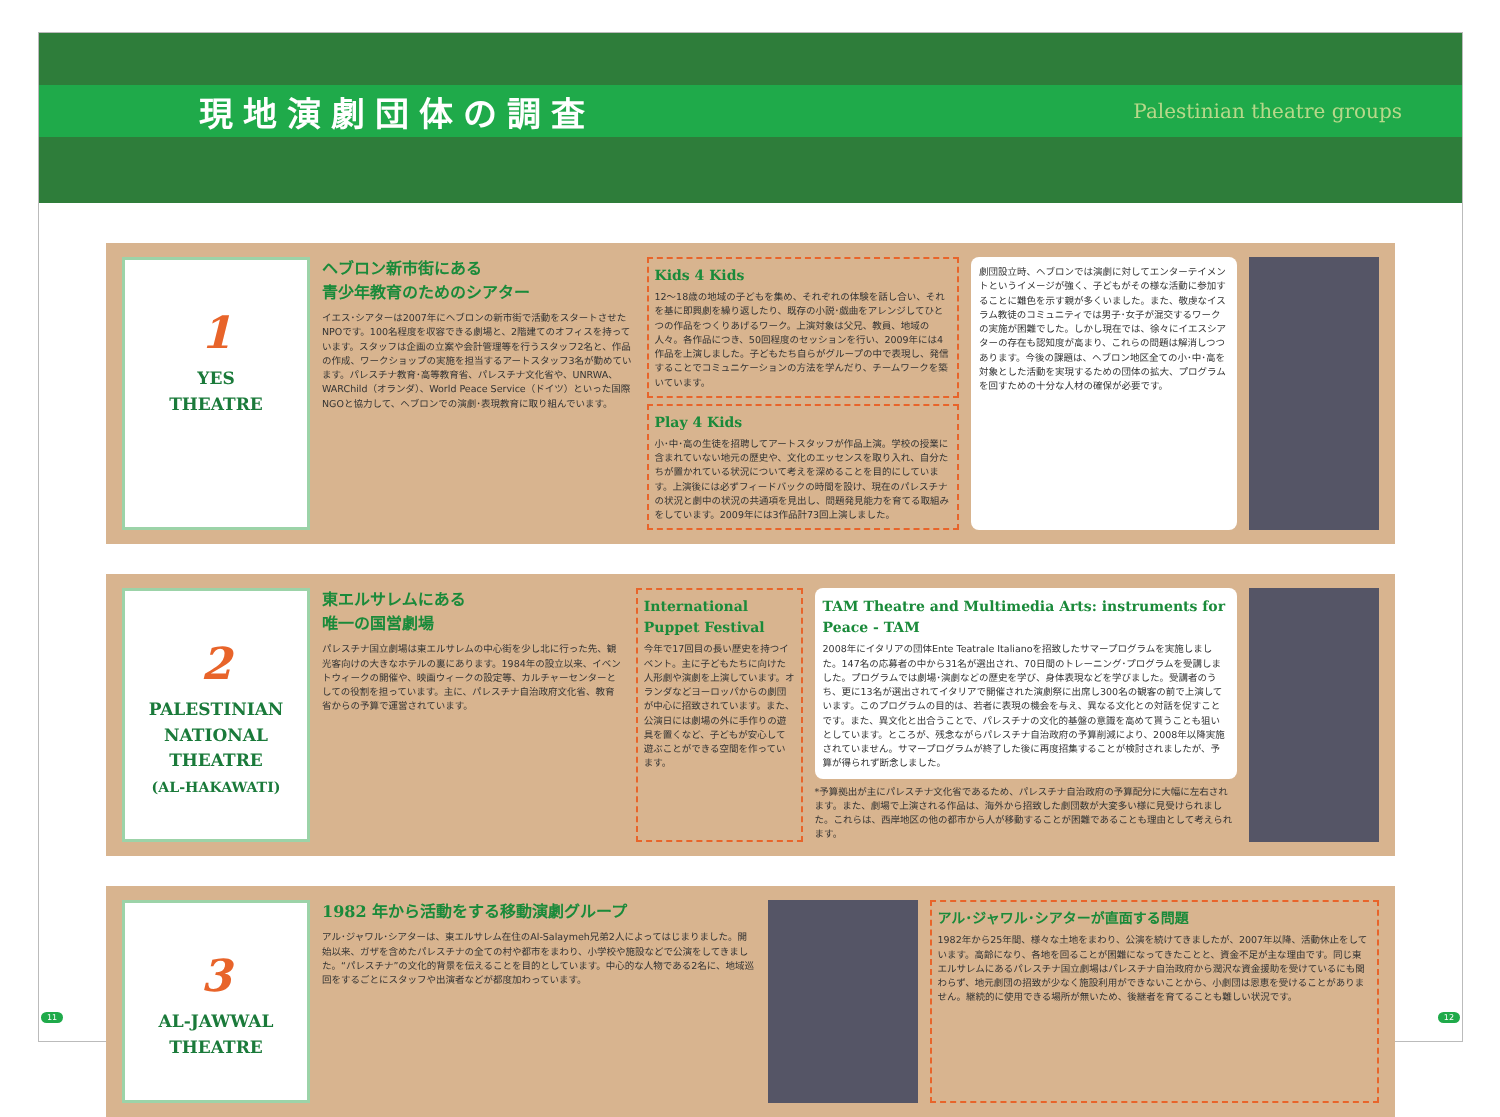現地演劇団体の調査
Palestinian theatre groups
1
YES
THEATRE
ヘブロン新市街にある
青少年教育のためのシアター
イエス･シアターは2007年にヘブロンの新市街で活動をスタートさせたNPOです。100名程度を収容できる劇場と、2階建てのオフィスを持っています。スタッフは企画の立案や会計管理等を行うスタッフ2名と、作品の作成、ワークショップの実施を担当するアートスタッフ3名が勤めています。パレスチナ教育･高等教育省、パレスチナ文化省や、UNRWA、WARChild（オランダ）、World Peace Service（ドイツ）といった国際NGOと協力して、ヘブロンでの演劇･表現教育に取り組んでいます。
Kids 4 Kids
12～18歳の地域の子どもを集め、それぞれの体験を話し合い、それを基に即興劇を繰り返したり、既存の小説･戯曲をアレンジしてひとつの作品をつくりあげるワーク。上演対象は父兄、教員、地域の人々。各作品につき、50回程度のセッションを行い、2009年には4作品を上演しました。子どもたち自らがグループの中で表現し、発信することでコミュニケーションの方法を学んだり、チームワークを築いています。
Play 4 Kids
小･中･高の生徒を招聘してアートスタッフが作品上演。学校の授業に含まれていない地元の歴史や、文化のエッセンスを取り入れ、自分たちが置かれている状況について考えを深めることを目的にしています。上演後には必ずフィードバックの時間を設け、現在のパレスチナの状況と劇中の状況の共通項を見出し、問題発見能力を育てる取組みをしています。2009年には3作品計73回上演しました。
劇団設立時、ヘブロンでは演劇に対してエンターテイメントというイメージが強く、子どもがその様な活動に参加することに難色を示す親が多くいました。また、敬虔なイスラム教徒のコミュニティでは男子･女子が混交するワークの実施が困難でした。しかし現在では、徐々にイエスシアターの存在も認知度が高まり、これらの問題は解消しつつあります。今後の課題は、ヘブロン地区全ての小･中･高を対象とした活動を実現するための団体の拡大、プログラムを回すための十分な人材の確保が必要です。
2
PALESTINIAN
NATIONAL
THEATRE
(AL-HAKAWATI)
東エルサレムにある
唯一の国営劇場
パレスチナ国立劇場は東エルサレムの中心街を少し北に行った先、観光客向けの大きなホテルの裏にあります。1984年の設立以来、イベントウィークの開催や、映画ウィークの設定等、カルチャーセンターとしての役割を担っています。主に、パレスチナ自治政府文化省、教育省からの予算で運営されています。
International Puppet Festival
今年で17回目の長い歴史を持つイベント。主に子どもたちに向けた人形劇や演劇を上演しています。オランダなどヨーロッパからの劇団が中心に招致されています。また、公演日には劇場の外に手作りの遊具を置くなど、子どもが安心して遊ぶことができる空間を作っています。
TAM Theatre and Multimedia Arts: instruments for Peace - TAM
2008年にイタリアの団体Ente Teatrale Italianoを招致したサマープログラムを実施しました。147名の応募者の中から31名が選出され、70日間のトレーニング･プログラムを受講しました。プログラムでは劇場･演劇などの歴史を学び、身体表現などを学びました。受講者のうち、更に13名が選出されてイタリアで開催された演劇祭に出席し300名の観客の前で上演しています。このプログラムの目的は、若者に表現の機会を与え、異なる文化との対話を促すことです。また、異文化と出合うことで、パレスチナの文化的基盤の意識を高めて貰うことも狙いとしています。ところが、残念ながらパレスチナ自治政府の予算削減により、2008年以降実施されていません。サマープログラムが終了した後に再度招集することが検討されましたが、予算が得られず断念しました。
*予算拠出が主にパレスチナ文化省であるため、パレスチナ自治政府の予算配分に大幅に左右されます。また、劇場で上演される作品は、海外から招致した劇団数が大変多い様に見受けられました。これらは、西岸地区の他の都市から人が移動することが困難であることも理由として考えられます。
3
AL-JAWWAL
THEATRE
1982 年から活動をする移動演劇グループ
アル･ジャワル･シアターは、東エルサレム在住のAl-Salaymeh兄弟2人によってはじまりました。開始以来、ガザを含めたパレスチナの全ての村や都市をまわり、小学校や施設などで公演をしてきました。“パレスチナ”の文化的背景を伝えることを目的としています。中心的な人物である2名に、地域巡回をするごとにスタッフや出演者などが都度加わっています。
アル･ジャワル･シアターが直面する問題
1982年から25年間、様々な土地をまわり、公演を続けてきましたが、2007年以降、活動休止をしています。高齢になり、各地を回ることが困難になってきたことと、資金不足が主な理由です。同じ東エルサレムにあるパレスチナ国立劇場はパレスチナ自治政府から潤沢な資金援助を受けているにも関わらず、地元劇団の招致が少なく施設利用ができないことから、小劇団は恩恵を受けることがありません。継続的に使用できる場所が無いため、後継者を育てることも難しい状況です。
11 12